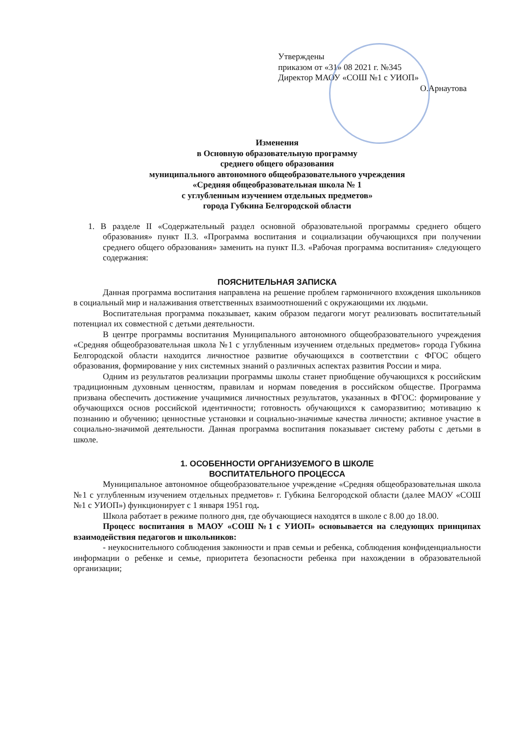Утверждены
приказом от «31» 08 2021 г. №345
Директор МАОУ «СОШ №1 с УИОП»
О.Арнаутова
Изменения
в Основную образовательную программу
среднего общего образования
муниципального автономного общеобразовательного учреждения
«Средняя общеобразовательная школа № 1
с углубленным изучением отдельных предметов»
города Губкина Белгородской области
1. В разделе II «Содержательный раздел основной образовательной программы среднего общего образования» пункт II.3. «Программа воспитания и социализации обучающихся при получении среднего общего образования» заменить на пункт II.3. «Рабочая программа воспитания» следующего содержания:
ПОЯСНИТЕЛЬНАЯ ЗАПИСКА
Данная программа воспитания направлена на решение проблем гармоничного вхождения школьников в социальный мир и налаживания ответственных взаимоотношений с окружающими их людьми.
Воспитательная программа показывает, каким образом педагоги могут реализовать воспитательный потенциал их совместной с детьми деятельности.
В центре программы воспитания Муниципального автономного общеобразовательного учреждения «Средняя общеобразовательная школа №1 с углубленным изучением отдельных предметов» города Губкина Белгородской области находится личностное развитие обучающихся в соответствии с ФГОС общего образования, формирование у них системных знаний о различных аспектах развития России и мира.
Одним из результатов реализации программы школы станет приобщение обучающихся к российским традиционным духовным ценностям, правилам и нормам поведения в российском обществе. Программа призвана обеспечить достижение учащимися личностных результатов, указанных в ФГОС: формирование у обучающихся основ российской идентичности; готовность обучающихся к саморазвитию; мотивацию к познанию и обучению; ценностные установки и социально-значимые качества личности; активное участие в социально-значимой деятельности. Данная программа воспитания показывает систему работы с детьми в школе.
1. ОСОБЕННОСТИ ОРГАНИЗУЕМОГО В ШКОЛЕ
ВОСПИТАТЕЛЬНОГО ПРОЦЕССА
Муниципальное автономное общеобразовательное учреждение «Средняя общеобразовательная школа №1 с углубленным изучением отдельных предметов» г. Губкина Белгородской области (далее МАОУ «СОШ №1 с УИОП») функционирует с 1 января 1951 год.
Школа работает в режиме полного дня, где обучающиеся находятся в школе с 8.00 до 18.00.
Процесс воспитания в МАОУ «СОШ №1 с УИОП» основывается на следующих принципах взаимодействия педагогов и школьников:
- неукоснительного соблюдения законности и прав семьи и ребенка, соблюдения конфиденциальности информации о ребенке и семье, приоритета безопасности ребенка при нахождении в образовательной организации;